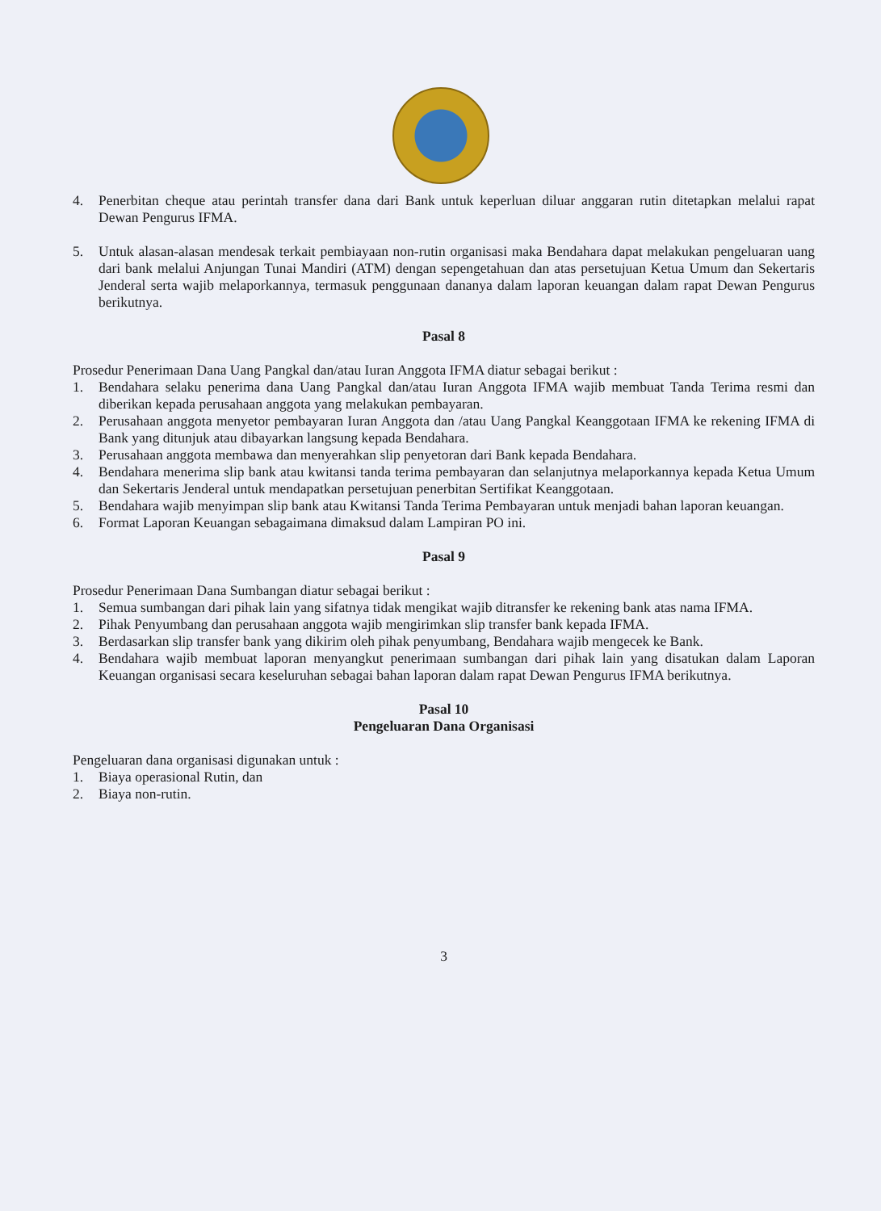4. Penerbitan cheque atau perintah transfer dana dari Bank untuk keperluan diluar anggaran rutin ditetapkan melalui rapat Dewan Pengurus IFMA.
5. Untuk alasan-alasan mendesak terkait pembiayaan non-rutin organisasi maka Bendahara dapat melakukan pengeluaran uang dari bank melalui Anjungan Tunai Mandiri (ATM) dengan sepengetahuan dan atas persetujuan Ketua Umum dan Sekertaris Jenderal serta wajib melaporkannya, termasuk penggunaan dananya dalam laporan keuangan dalam rapat Dewan Pengurus berikutnya.
Pasal 8
Prosedur Penerimaan Dana Uang Pangkal dan/atau Iuran Anggota IFMA diatur sebagai berikut :
1. Bendahara selaku penerima dana Uang Pangkal dan/atau Iuran Anggota IFMA wajib membuat Tanda Terima resmi dan diberikan kepada perusahaan anggota yang melakukan pembayaran.
2. Perusahaan anggota menyetor pembayaran Iuran Anggota dan /atau Uang Pangkal Keanggotaan IFMA ke rekening IFMA di Bank yang ditunjuk atau dibayarkan langsung kepada Bendahara.
3. Perusahaan anggota membawa dan menyerahkan slip penyetoran dari Bank kepada Bendahara.
4. Bendahara menerima slip bank atau kwitansi tanda terima pembayaran dan selanjutnya melaporkannya kepada Ketua Umum dan Sekertaris Jenderal untuk mendapatkan persetujuan penerbitan Sertifikat Keanggotaan.
5. Bendahara wajib menyimpan slip bank atau Kwitansi Tanda Terima Pembayaran untuk menjadi bahan laporan keuangan.
6. Format Laporan Keuangan sebagaimana dimaksud dalam Lampiran PO ini.
Pasal 9
Prosedur Penerimaan Dana Sumbangan diatur sebagai berikut :
1. Semua sumbangan dari pihak lain yang sifatnya tidak mengikat wajib ditransfer ke rekening bank atas nama IFMA.
2. Pihak Penyumbang dan perusahaan anggota wajib mengirimkan slip transfer bank kepada IFMA.
3. Berdasarkan slip transfer bank yang dikirim oleh pihak penyumbang, Bendahara wajib mengecek ke Bank.
4. Bendahara wajib membuat laporan menyangkut penerimaan sumbangan dari pihak lain yang disatukan dalam Laporan Keuangan organisasi secara keseluruhan sebagai bahan laporan dalam rapat Dewan Pengurus IFMA berikutnya.
Pasal 10
Pengeluaran Dana Organisasi
Pengeluaran dana organisasi digunakan untuk :
1. Biaya operasional Rutin, dan
2. Biaya non-rutin.
3